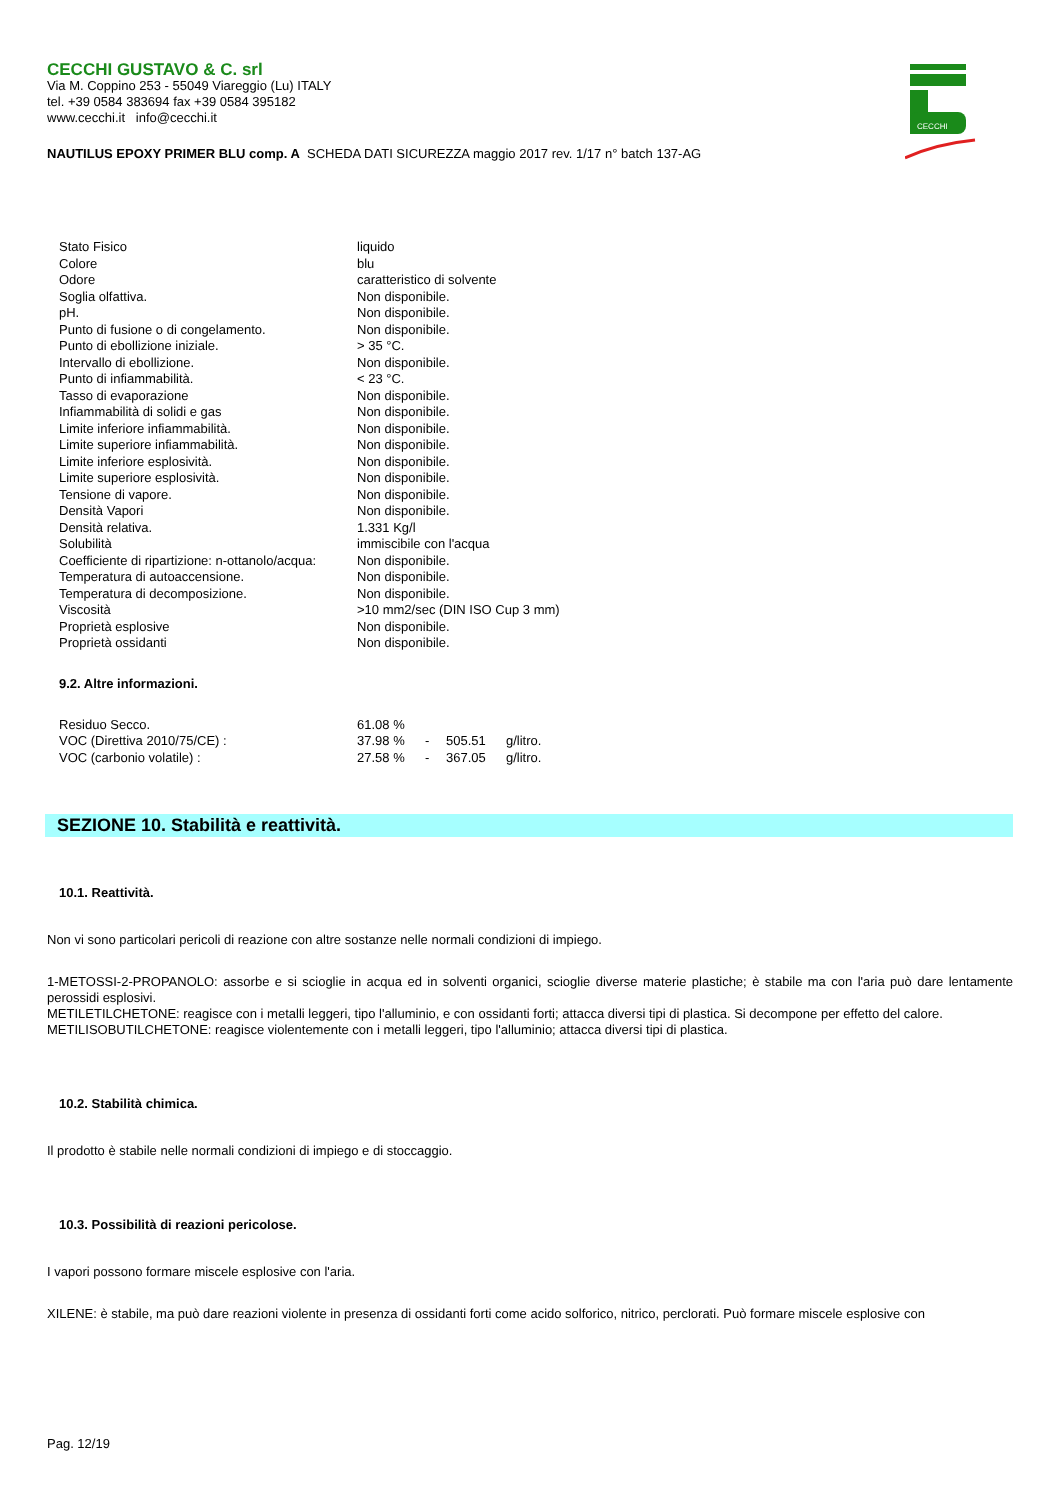CECCHI
CECCHI GUSTAVO & C. srl
Via M. Coppino 253 - 55049 Viareggio (Lu) ITALY
tel. +39 0584 383694 fax +39 0584 395182
www.cecchi.it info@cecchi.it
NAUTILUS EPOXY PRIMER BLU comp. A SCHEDA DATI SICUREZZA maggio 2017 rev. 1/17 n° batch 137-AG
| Stato Fisico | liquido |
| Colore | blu |
| Odore | caratteristico di solvente |
| Soglia olfattiva. | Non disponibile. |
| pH. | Non disponibile. |
| Punto di fusione o di congelamento. | Non disponibile. |
| Punto di ebollizione iniziale. | > 35 °C. |
| Intervallo di ebollizione. | Non disponibile. |
| Punto di infiammabilità. | < 23 °C. |
| Tasso di evaporazione | Non disponibile. |
| Infiammabilità di solidi e gas | Non disponibile. |
| Limite inferiore infiammabilità. | Non disponibile. |
| Limite superiore infiammabilità. | Non disponibile. |
| Limite inferiore esplosività. | Non disponibile. |
| Limite superiore esplosività. | Non disponibile. |
| Tensione di vapore. | Non disponibile. |
| Densità Vapori | Non disponibile. |
| Densità relativa. | 1.331 Kg/l |
| Solubilità | immiscibile con l'acqua |
| Coefficiente di ripartizione: n-ottanolo/acqua: | Non disponibile. |
| Temperatura di autoaccensione. | Non disponibile. |
| Temperatura di decomposizione. | Non disponibile. |
| Viscosità | >10 mm2/sec (DIN ISO Cup 3 mm) |
| Proprietà esplosive | Non disponibile. |
| Proprietà ossidanti | Non disponibile. |
9.2. Altre informazioni.
| Residuo Secco. | 61.08 % | | | |
| VOC (Direttiva 2010/75/CE) : | 37.98 % | - | 505.51 | g/litro. |
| VOC (carbonio volatile) : | 27.58 % | - | 367.05 | g/litro. |
SEZIONE 10. Stabilità e reattività.
10.1. Reattività.
Non vi sono particolari pericoli di reazione con altre sostanze nelle normali condizioni di impiego.
1-METOSSI-2-PROPANOLO: assorbe e si scioglie in acqua ed in solventi organici, scioglie diverse materie plastiche; è stabile ma con l'aria può dare lentamente perossidi esplosivi.
METILETILCHETONE: reagisce con i metalli leggeri, tipo l'alluminio, e con ossidanti forti; attacca diversi tipi di plastica. Si decompone per effetto del calore.
METILISOBUTILCHETONE: reagisce violentemente con i metalli leggeri, tipo l'alluminio; attacca diversi tipi di plastica.
10.2. Stabilità chimica.
Il prodotto è stabile nelle normali condizioni di impiego e di stoccaggio.
10.3. Possibilità di reazioni pericolose.
I vapori possono formare miscele esplosive con l'aria.
XILENE: è stabile, ma può dare reazioni violente in presenza di ossidanti forti come acido solforico, nitrico, perclorati. Può formare miscele esplosive con
Pag. 12/19